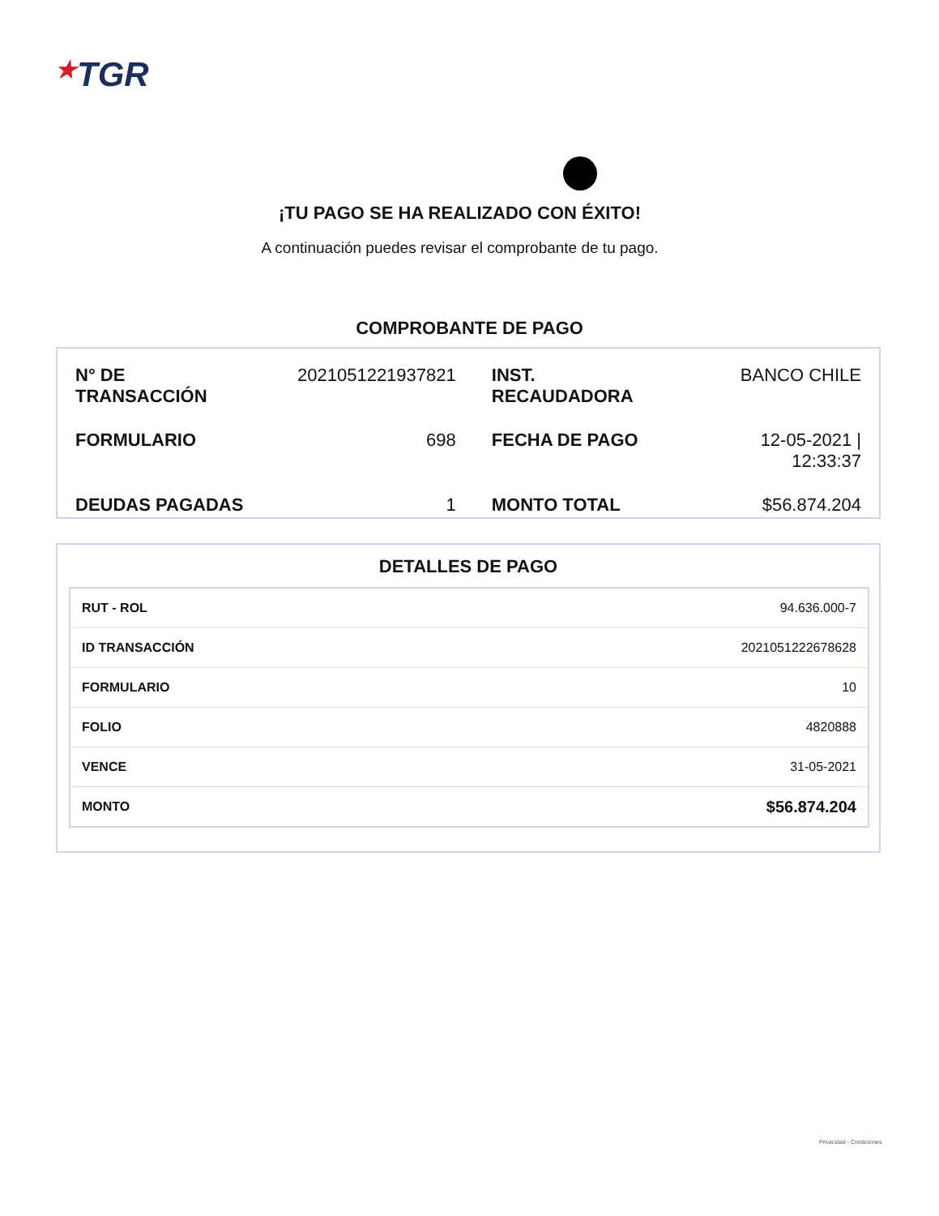★TGR
¡TU PAGO SE HA REALIZADO CON ÉXITO!
A continuación puedes revisar el comprobante de tu pago.
COMPROBANTE DE PAGO
| N° DE TRANSACCIÓN | 2021051221937821 | INST. RECAUDADORA | BANCO CHILE |
| FORMULARIO | 698 | FECHA DE PAGO | 12-05-2021 / 12:33:37 |
| DEUDAS PAGADAS | 1 | MONTO TOTAL | $56.874.204 |
DETALLES DE PAGO
| RUT - ROL | 94.636.000-7 |
| ID TRANSACCIÓN | 2021051222678628 |
| FORMULARIO | 10 |
| FOLIO | 4820888 |
| VENCE | 31-05-2021 |
| MONTO | $56.874.204 |
Privacidad - Condiciones